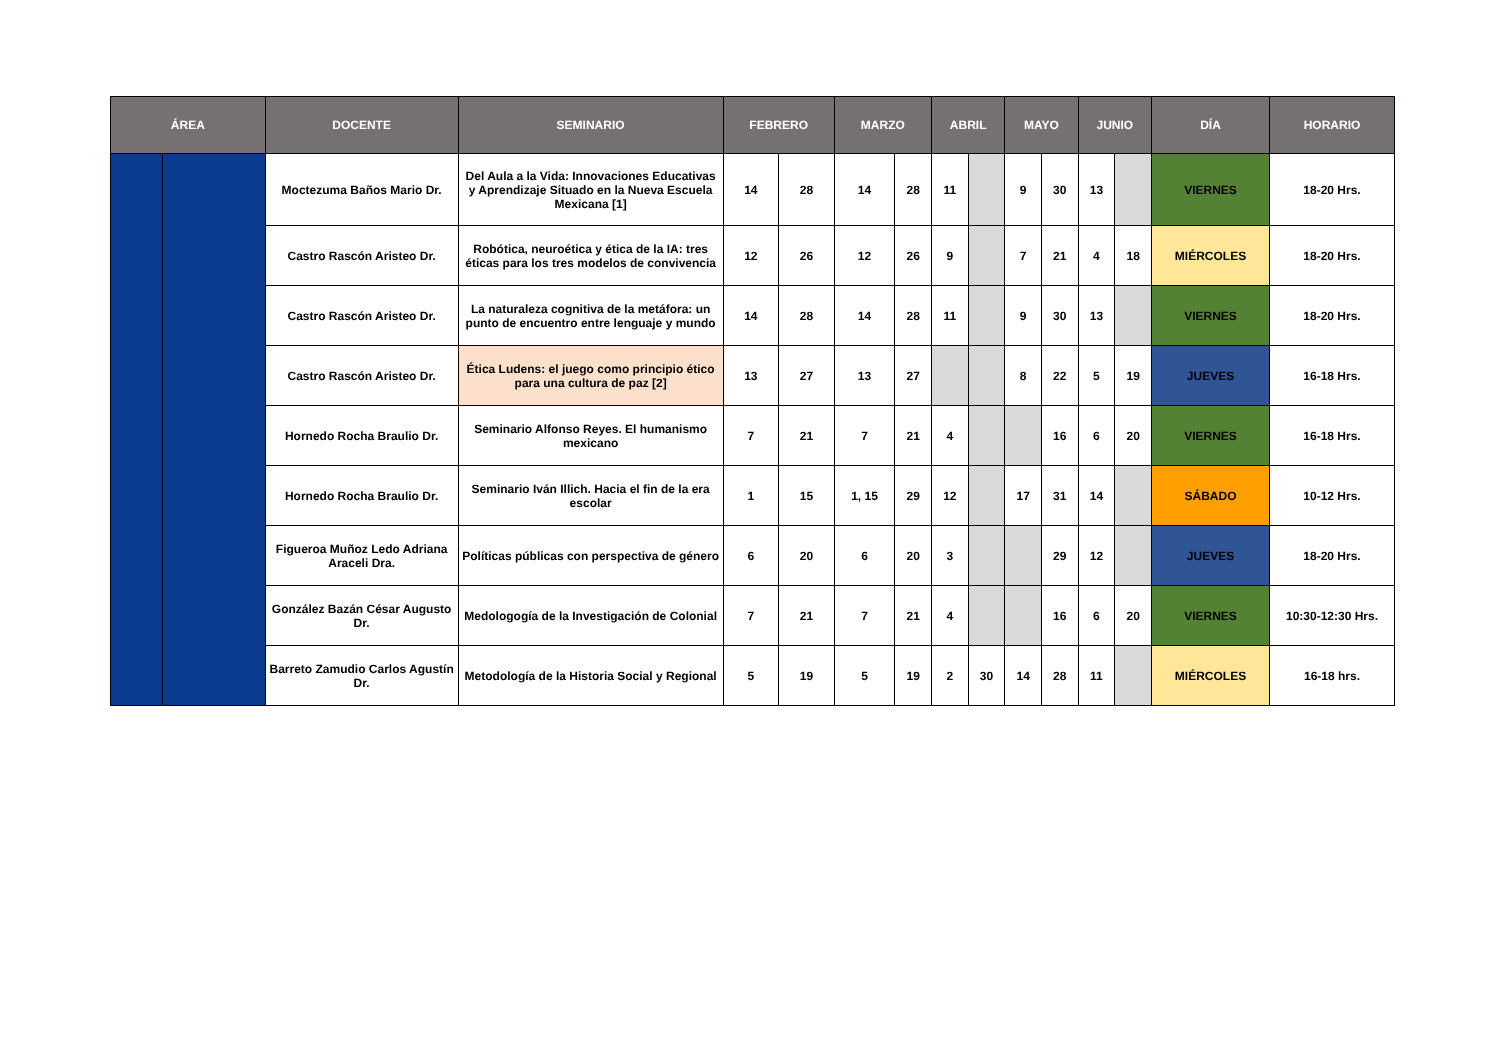| ÁREA | | DOCENTE | SEMINARIO | FEBRERO | | MARZO | | ABRIL | | MAYO | | JUNIO | | DÍA | HORARIO |
| --- | --- | --- | --- | --- | --- | --- | --- | --- | --- | --- | --- | --- | --- | --- | --- |
| | | Moctezuma Baños Mario Dr. | Del Aula a la Vida: Innovaciones Educativas y Aprendizaje Situado en la Nueva Escuela Mexicana [1] | 14 | 28 | 14 | 28 | 11 | | 9 | 30 | 13 | | VIERNES | 18-20 Hrs. |
| | | Castro Rascón Aristeo Dr. | Robótica, neuroética y ética de la IA: tres éticas para los tres modelos de convivencia | 12 | 26 | 12 | 26 | 9 | | 7 | 21 | 4 | 18 | MIÉRCOLES | 18-20 Hrs. |
| | | Castro Rascón Aristeo Dr. | La naturaleza cognitiva de la metáfora: un punto de encuentro entre lenguaje y mundo | 14 | 28 | 14 | 28 | 11 | | 9 | 30 | 13 | | VIERNES | 18-20 Hrs. |
| | | Castro Rascón Aristeo Dr. | Ética Ludens: el juego como principio ético para una cultura de paz [2] | 13 | 27 | 13 | 27 | | | 8 | 22 | 5 | 19 | JUEVES | 16-18 Hrs. |
| | | Hornedo Rocha Braulio Dr. | Seminario Alfonso Reyes. El humanismo mexicano | 7 | 21 | 7 | 21 | 4 | | | 16 | 6 | 20 | VIERNES | 16-18 Hrs. |
| | | Hornedo Rocha Braulio Dr. | Seminario Iván Illich. Hacia el fin de la era escolar | 1 | 15 | 1, 15 | 29 | 12 | | 17 | 31 | 14 | | SÁBADO | 10-12 Hrs. |
| | | Figueroa Muñoz Ledo Adriana Araceli Dra. | Políticas públicas con perspectiva de género | 6 | 20 | 6 | 20 | 3 | | | 29 | 12 | | JUEVES | 18-20 Hrs. |
| | | González Bazán César Augusto Dr. | Medologogía de la Investigación de Colonial | 7 | 21 | 7 | 21 | 4 | | | 16 | 6 | 20 | VIERNES | 10:30-12:30 Hrs. |
| | | Barreto Zamudio Carlos Agustín Dr. | Metodología de la Historia Social y Regional | 5 | 19 | 5 | 19 | 2 | 30 | 14 | 28 | 11 | | MIÉRCOLES | 16-18 hrs. |